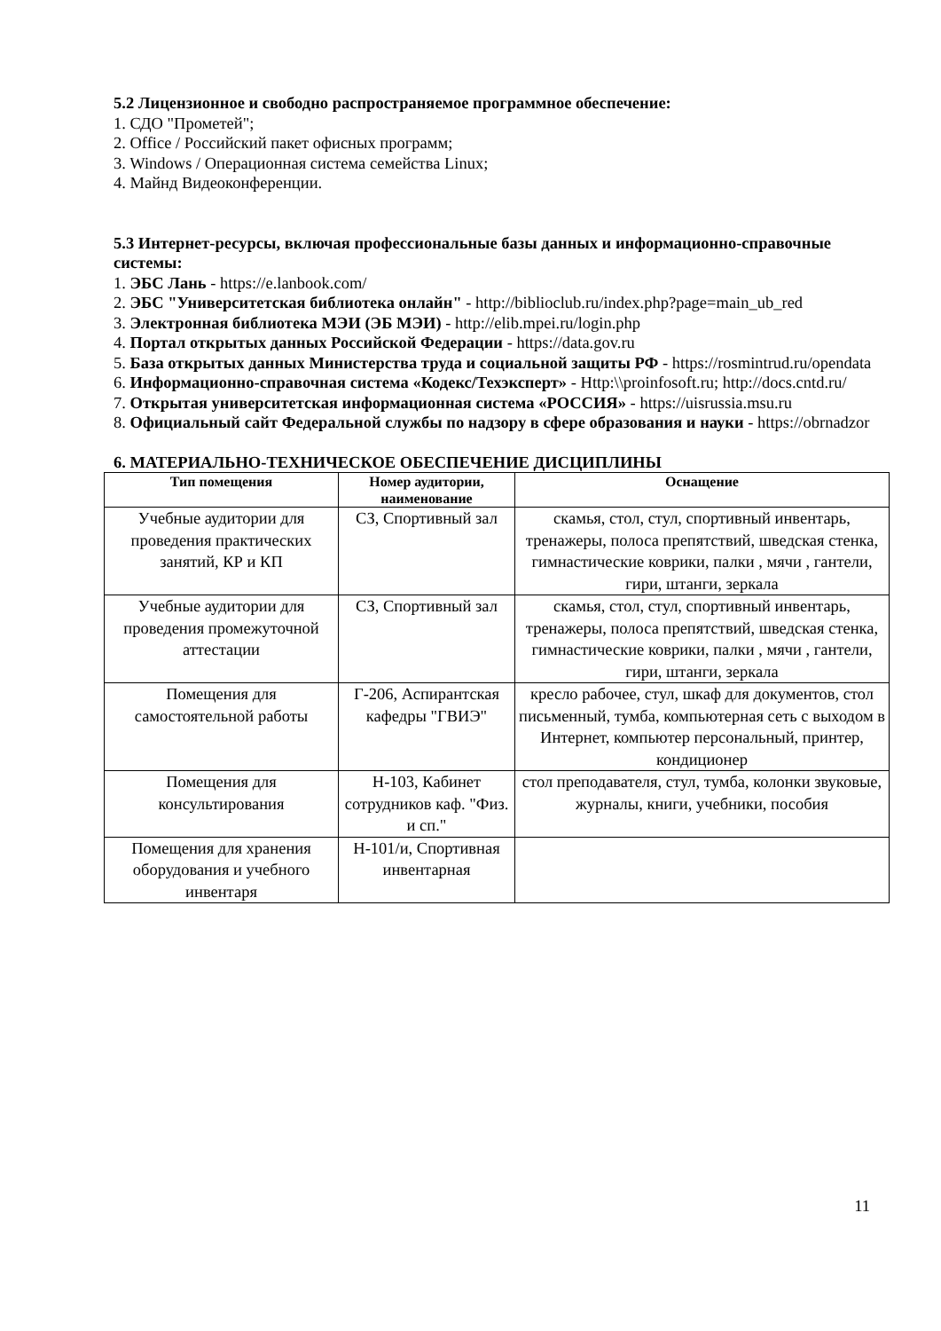5.2 Лицензионное и свободно распространяемое программное обеспечение:
1. СДО "Прометей";
2. Office / Российский пакет офисных программ;
3. Windows / Операционная система семейства Linux;
4. Майнд Видеоконференции.
5.3 Интернет-ресурсы, включая профессиональные базы данных и информационно-справочные системы:
1. ЭБС Лань - https://e.lanbook.com/
2. ЭБС "Университетская библиотека онлайн" - http://biblioclub.ru/index.php?page=main_ub_red
3. Электронная библиотека МЭИ (ЭБ МЭИ) - http://elib.mpei.ru/login.php
4. Портал открытых данных Российской Федерации - https://data.gov.ru
5. База открытых данных Министерства труда и социальной защиты РФ - https://rosmintrud.ru/opendata
6. Информационно-справочная система «Кодекс/Техэксперт» - Http:\\proinfosoft.ru; http://docs.cntd.ru/
7. Открытая университетская информационная система «РОССИЯ» - https://uisrussia.msu.ru
8. Официальный сайт Федеральной службы по надзору в сфере образования и науки - https://obrnadzor
6. МАТЕРИАЛЬНО-ТЕХНИЧЕСКОЕ ОБЕСПЕЧЕНИЕ ДИСЦИПЛИНЫ
| Тип помещения | Номер аудитории, наименование | Оснащение |
| --- | --- | --- |
| Учебные аудитории для проведения практических занятий, КР и КП | СЗ, Спортивный зал | скамья, стол, стул, спортивный инвентарь, тренажеры, полоса препятствий, шведская стенка, гимнастические коврики, палки , мячи , гантели, гири, штанги, зеркала |
| Учебные аудитории для проведения промежуточной аттестации | СЗ, Спортивный зал | скамья, стол, стул, спортивный инвентарь, тренажеры, полоса препятствий, шведская стенка, гимнастические коврики, палки , мячи , гантели, гири, штанги, зеркала |
| Помещения для самостоятельной работы | Г-206, Аспирантская кафедры "ГВИЭ" | кресло рабочее, стул, шкаф для документов, стол письменный, тумба, компьютерная сеть с выходом в Интернет, компьютер персональный, принтер, кондиционер |
| Помещения для консультирования | Н-103, Кабинет сотрудников каф. "Физ. и сп." | стол преподавателя, стул, тумба, колонки звуковые, журналы, книги, учебники, пособия |
| Помещения для хранения оборудования и учебного инвентаря | Н-101/и, Спортивная инвентарная | |
11